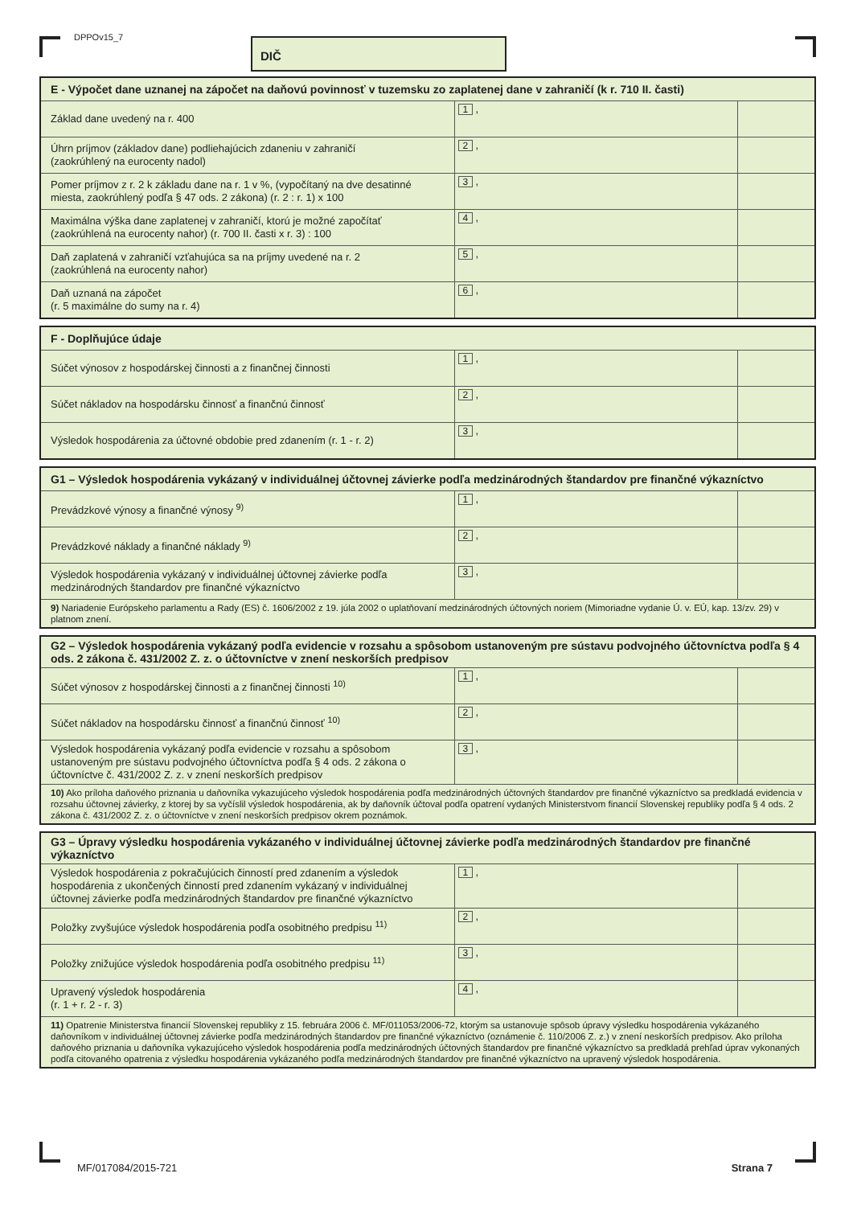DPPOv15_7 DIČ
| E - Výpočet dane uznanej na zápočet na daňovú povinnosť v tuzemsku zo zaplatenej dane v zahraničí (k r. 710 II. časti) | | |
| --- | --- | --- |
| Základ dane uvedený na r. 400 | 1 , | |
| Úhrn príjmov (základov dane) podliehajúcich zdaneniu v zahraničí (zaokrúhlený na eurocenty nadol) | 2 , | |
| Pomer príjmov z r. 2 k základu dane na r. 1 v %, (vypočítaný na dve desatinné miesta, zaokrúhlený podľa § 47 ods. 2 zákona) (r. 2 : r. 1) x 100 | 3 , | |
| Maximálna výška dane zaplatenej v zahraničí, ktorú je možné započítať (zaokrúhlená na eurocenty nahor) (r. 700 II. časti x r. 3) : 100 | 4 , | |
| Daň zaplatená v zahraničí vzťahujúca sa na príjmy uvedené na r. 2 (zaokrúhlená na eurocenty nahor) | 5 , | |
| Daň uznaná na zápočet (r. 5 maximálne do sumy na r. 4) | 6 , | |
| F - Doplňujúce údaje | | |
| --- | --- | --- |
| Súčet výnosov z hospodárskej činnosti a z finančnej činnosti | 1 , | |
| Súčet nákladov na hospodársku činnosť a finančnú činnosť | 2 , | |
| Výsledok hospodárenia za účtovné obdobie pred zdanením (r. 1 - r. 2) | 3 , | |
| G1 – Výsledok hospodárenia vykázaný v individuálnej účtovnej závierke podľa medzinárodných štandardov pre finančné výkazníctvo | | |
| --- | --- | --- |
| Prevádzkové výnosy a finančné výnosy <sup>9)</sup> | 1 , | |
| Prevádzkové náklady a finančné náklady <sup>9)</sup> | 2 , | |
| Výsledok hospodárenia vykázaný v individuálnej účtovnej závierke podľa medzinárodných štandardov pre finančné výkazníctvo | 3 , | |
| 9) Nariadenie Európskeho parlamentu a Rady (ES) č. 1606/2002 z 19. júla 2002 o uplatňovaní medzinárodných účtovných noriem (Mimoriadne vydanie Ú. v. EÚ, kap. 13/zv. 29) v platnom znení. | | |
| G2 – Výsledok hospodárenia vykázaný podľa evidencie v rozsahu a spôsobom ustanoveným pre sústavu podvojného účtovníctva podľa § 4 ods. 2 zákona č. 431/2002 Z. z. o účtovníctve v znení neskorších predpisov | | |
| --- | --- | --- |
| Súčet výnosov z hospodárskej činnosti a z finančnej činnosti <sup>10)</sup> | 1 , | |
| Súčet nákladov na hospodársku činnosť a finančnú činnosť <sup>10)</sup> | 2 , | |
| Výsledok hospodárenia vykázaný podľa evidencie v rozsahu a spôsobom ustanoveným pre sústavu podvojného účtovníctva podľa § 4 ods. 2 zákona o účtovníctve č. 431/2002 Z. z. v znení neskorších predpisov | 3 , | |
| 10) Ako príloha daňového priznania u daňovníka vykazujúceho výsledok hospodárenia podľa medzinárodných účtovných štandardov pre finančné výkazníctvo sa predkladá evidencia v rozsahu účtovnej závierky, z ktorej by sa vyčíslil výsledok hospodárenia, ak by daňovník účtoval podľa opatrení vydaných Ministerstvom financií Slovenskej republiky podľa § 4 ods. 2 zákona č. 431/2002 Z. z. o účtovníctve v znení neskorších predpisov okrem poznámok. | | |
| G3 – Úpravy výsledku hospodárenia vykázaného v individuálnej účtovnej závierke podľa medzinárodných štandardov pre finančné výkazníctvo | | |
| --- | --- | --- |
| Výsledok hospodárenia z pokračujúcich činností pred zdanením a výsledok hospodárenia z ukončených činností pred zdanením vykázaný v individuálnej účtovnej závierke podľa medzinárodných štandardov pre finančné výkazníctvo | 1 , | |
| Položky zvyšujúce výsledok hospodárenia podľa osobitného predpisu <sup>11)</sup> | 2 , | |
| Položky znižujúce výsledok hospodárenia podľa osobitného predpisu <sup>11)</sup> | 3 , | |
| Upravený výsledok hospodárenia (r. 1 + r. 2 - r. 3) | 4 , | |
| 11) Opatrenie Ministerstva financií Slovenskej republiky z 15. februára 2006 č. MF/011053/2006-72, ktorým sa ustanovuje spôsob úpravy výsledku hospodárenia vykázaného daňovníkom v individuálnej účtovnej závierke podľa medzinárodných štandardov pre finančné výkazníctvo (oznámenie č. 110/2006 Z. z.) v znení neskorších predpisov. Ako príloha daňového priznania u daňovníka vykazujúceho výsledok hospodárenia podľa medzinárodných účtovných štandardov pre finančné výkazníctvo sa predkladá prehľad úprav vykonaných podľa citovaného opatrenia z výsledku hospodárenia vykázaného podľa medzinárodných štandardov pre finančné výkazníctvo na upravený výsledok hospodárenia. | | |
MF/017084/2015-721 Strana 7